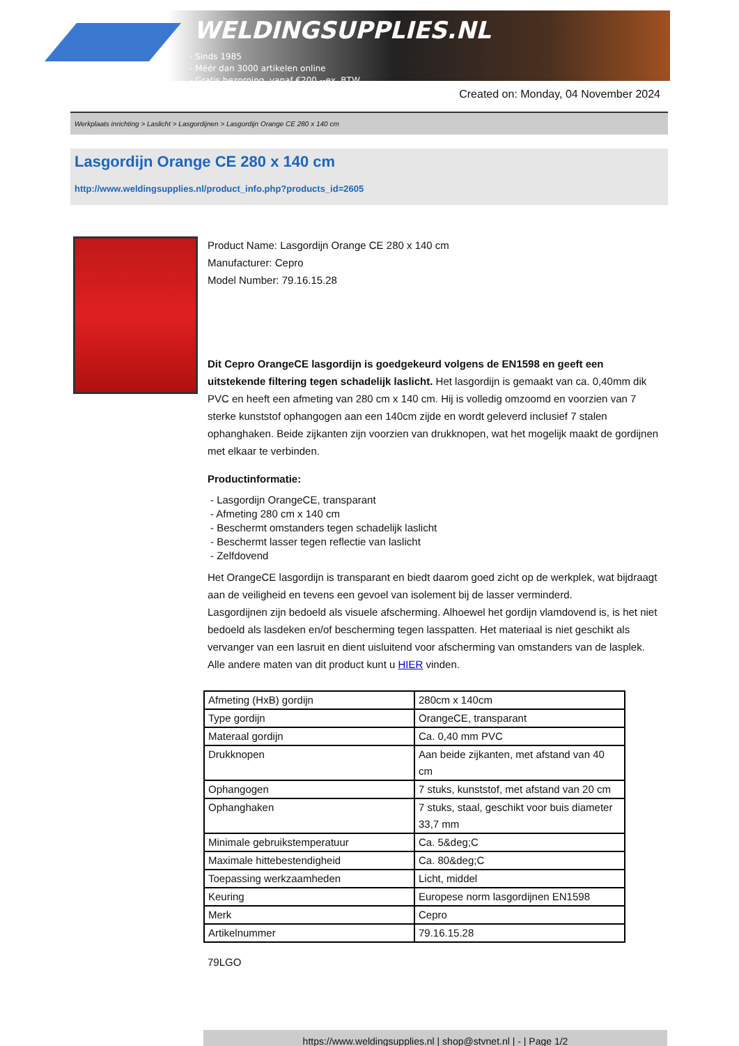WELDINGSUPPLIES.NL
- Sinds 1985
- Méér dan 3000 artikelen online
- Gratis bezorging, vanaf €200,--ex. BTW
Created on: Monday, 04 November 2024
Werkplaats inrichting > Laslicht > Lasgordijnen > Lasgordijn Orange CE 280 x 140 cm
Lasgordijn Orange CE 280 x 140 cm
http://www.weldingsupplies.nl/product_info.php?products_id=2605
Product Name: Lasgordijn Orange CE 280 x 140 cm
Manufacturer: Cepro
Model Number: 79.16.15.28
Dit Cepro OrangeCE lasgordijn is goedgekeurd volgens de EN1598 en geeft een uitstekende filtering tegen schadelijk laslicht. Het lasgordijn is gemaakt van ca. 0,40mm dik PVC en heeft een afmeting van 280 cm x 140 cm. Hij is volledig omzoomd en voorzien van 7 sterke kunststof ophangogen aan een 140cm zijde en wordt geleverd inclusief 7 stalen ophanghaken. Beide zijkanten zijn voorzien van drukknopen, wat het mogelijk maakt de gordijnen met elkaar te verbinden.
Productinformatie:
- Lasgordijn OrangeCE, transparant
- Afmeting 280 cm x 140 cm
- Beschermt omstanders tegen schadelijk laslicht
- Beschermt lasser tegen reflectie van laslicht
- Zelfdovend
Het OrangeCE lasgordijn is transparant en biedt daarom goed zicht op de werkplek, wat bijdraagt aan de veiligheid en tevens een gevoel van isolement bij de lasser verminderd.
Lasgordijnen zijn bedoeld als visuele afscherming. Alhoewel het gordijn vlamdovend is, is het niet bedoeld als lasdeken en/of bescherming tegen lasspatten. Het materiaal is niet geschikt als vervanger van een lasruit en dient uisluitend voor afscherming van omstanders van de lasplek.
Alle andere maten van dit product kunt u HIER vinden.
| Afmeting (HxB) gordijn | 280cm x 140cm |
| Type gordijn | OrangeCE, transparant |
| Materaal gordijn | Ca. 0,40 mm PVC |
| Drukknopen | Aan beide zijkanten, met afstand van 40 cm |
| Ophangogen | 7 stuks, kunststof, met afstand van 20 cm |
| Ophanghaken | 7 stuks, staal, geschikt voor buis diameter 33,7 mm |
| Minimale gebruikstemperatuur | Ca. 5&deg;C |
| Maximale hittebestendigheid | Ca. 80&deg;C |
| Toepassing werkzaamheden | Licht, middel |
| Keuring | Europese norm lasgordijnen EN1598 |
| Merk | Cepro |
| Artikelnummer | 79.16.15.28 |
79LGO
https://www.weldingsupplies.nl | shop@stvnet.nl | - | Page 1/2